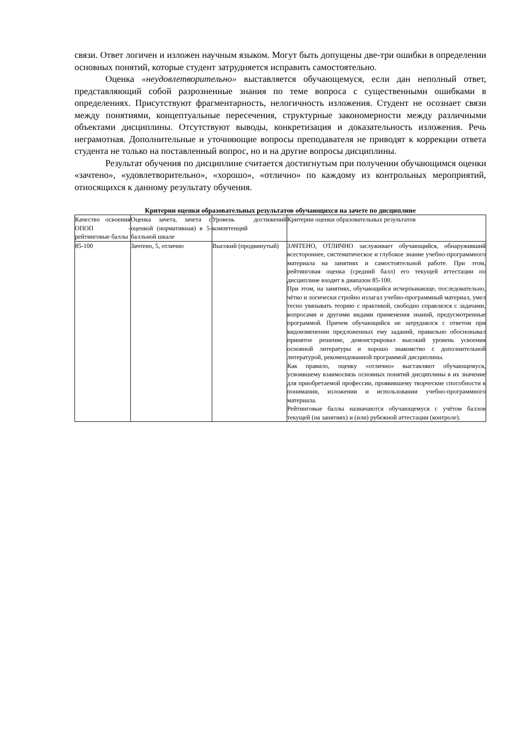связи. Ответ логичен и изложен научным языком. Могут быть допущены две-три ошибки в определении основных понятий, которые студент затрудняется исправить самостоятельно.
Оценка «неудовлетворительно» выставляется обучающемуся, если дан неполный ответ, представляющий собой разрозненные знания по теме вопроса с существенными ошибками в определениях. Присутствуют фрагментарность, нелогичность изложения. Студент не осознает связи между понятиями, концептуальные пересечения, структурные закономерности между различными объектами дисциплины. Отсутствуют выводы, конкретизация и доказательность изложения. Речь неграмотная. Дополнительные и уточняющие вопросы преподавателя не приводят к коррекции ответа студента не только на поставленный вопрос, но и на другие вопросы дисциплины.
Результат обучения по дисциплине считается достигнутым при получении обучающимся оценки «зачтено», «удовлетворительно», «хорошо», «отлично» по каждому из контрольных мероприятий, относящихся к данному результату обучения.
Критерии оценки образовательных результатов обучающихся на зачете по дисциплине
| Качество освоения ОПОП - рейтинговые баллы | Оценка зачета, зачета с оценкой (нормативная) в 5-балльной шкале | Уровень достижений компетенций | Критерии оценки образовательных результатов |
| 85-100 | Зачтено, 5, отлично | Высокий (продвинутый) | ЗАЧТЕНО, ОТЛИЧНО заслуживает обучающийся, обнаруживший всестороннее, систематическое и глубокое знание учебно-программного материала на занятиях и самостоятельной работе. При этом, рейтинговая оценка (средний балл) его текущей аттестации по дисциплине входит в диапазон 85-100. При этом, на занятиях, обучающийся исчерпывающе, последовательно, чётко и логически стройно излагал учебно-программный материал, умел тесно увязывать теорию с практикой, свободно справлялся с задачами, вопросами и другими видами применения знаний, предусмотренные программой. Причем обучающийся не затруднялся с ответом при видоизменении предложенных ему заданий, правильно обосновывал принятое решение, демонстрировал высокий уровень усвоения основной литературы и хорошо знакомство с дополнительной литературой, рекомендованной программой дисциплины. Как правило, оценку «отлично» выставляют обучающемуся, усвоившему взаимосвязь основных понятий дисциплины в их значение для приобретаемой профессии, проявившему творческие способности в понимании, изложении и использовании учебно-программного материала. Рейтинговые баллы назначаются обучающемуся с учётом баллов текущей (на занятиях) и (или) рубежной аттестации (контроле). |